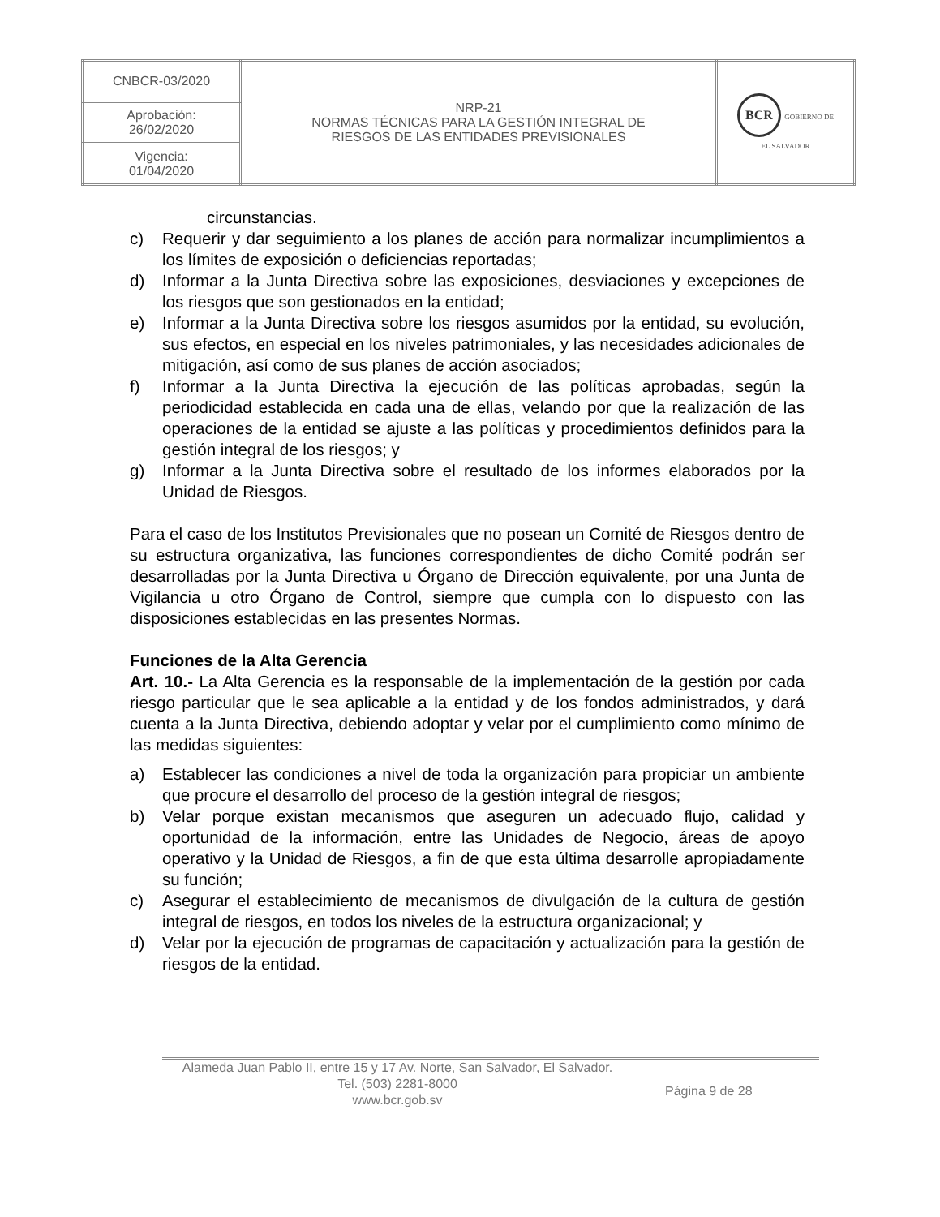| CNBCR-03/2020 | NRP-21 NORMAS TÉCNICAS PARA LA GESTIÓN INTEGRAL DE RIESGOS DE LAS ENTIDADES PREVISIONALES | BCR GOBIERNO DE EL SALVADOR |
| Aprobación: 26/02/2020 | | |
| Vigencia: 01/04/2020 | | |
circunstancias.
c) Requerir y dar seguimiento a los planes de acción para normalizar incumplimientos a los límites de exposición o deficiencias reportadas;
d) Informar a la Junta Directiva sobre las exposiciones, desviaciones y excepciones de los riesgos que son gestionados en la entidad;
e) Informar a la Junta Directiva sobre los riesgos asumidos por la entidad, su evolución, sus efectos, en especial en los niveles patrimoniales, y las necesidades adicionales de mitigación, así como de sus planes de acción asociados;
f) Informar a la Junta Directiva la ejecución de las políticas aprobadas, según la periodicidad establecida en cada una de ellas, velando por que la realización de las operaciones de la entidad se ajuste a las políticas y procedimientos definidos para la gestión integral de los riesgos; y
g) Informar a la Junta Directiva sobre el resultado de los informes elaborados por la Unidad de Riesgos.
Para el caso de los Institutos Previsionales que no posean un Comité de Riesgos dentro de su estructura organizativa, las funciones correspondientes de dicho Comité podrán ser desarrolladas por la Junta Directiva u Órgano de Dirección equivalente, por una Junta de Vigilancia u otro Órgano de Control, siempre que cumpla con lo dispuesto con las disposiciones establecidas en las presentes Normas.
Funciones de la Alta Gerencia
Art. 10.- La Alta Gerencia es la responsable de la implementación de la gestión por cada riesgo particular que le sea aplicable a la entidad y de los fondos administrados, y dará cuenta a la Junta Directiva, debiendo adoptar y velar por el cumplimiento como mínimo de las medidas siguientes:
a) Establecer las condiciones a nivel de toda la organización para propiciar un ambiente que procure el desarrollo del proceso de la gestión integral de riesgos;
b) Velar porque existan mecanismos que aseguren un adecuado flujo, calidad y oportunidad de la información, entre las Unidades de Negocio, áreas de apoyo operativo y la Unidad de Riesgos, a fin de que esta última desarrolle apropiadamente su función;
c) Asegurar el establecimiento de mecanismos de divulgación de la cultura de gestión integral de riesgos, en todos los niveles de la estructura organizacional; y
d) Velar por la ejecución de programas de capacitación y actualización para la gestión de riesgos de la entidad.
Alameda Juan Pablo II, entre 15 y 17 Av. Norte, San Salvador, El Salvador.
Tel. (503) 2281-8000
www.bcr.gob.sv
Página 9 de 28